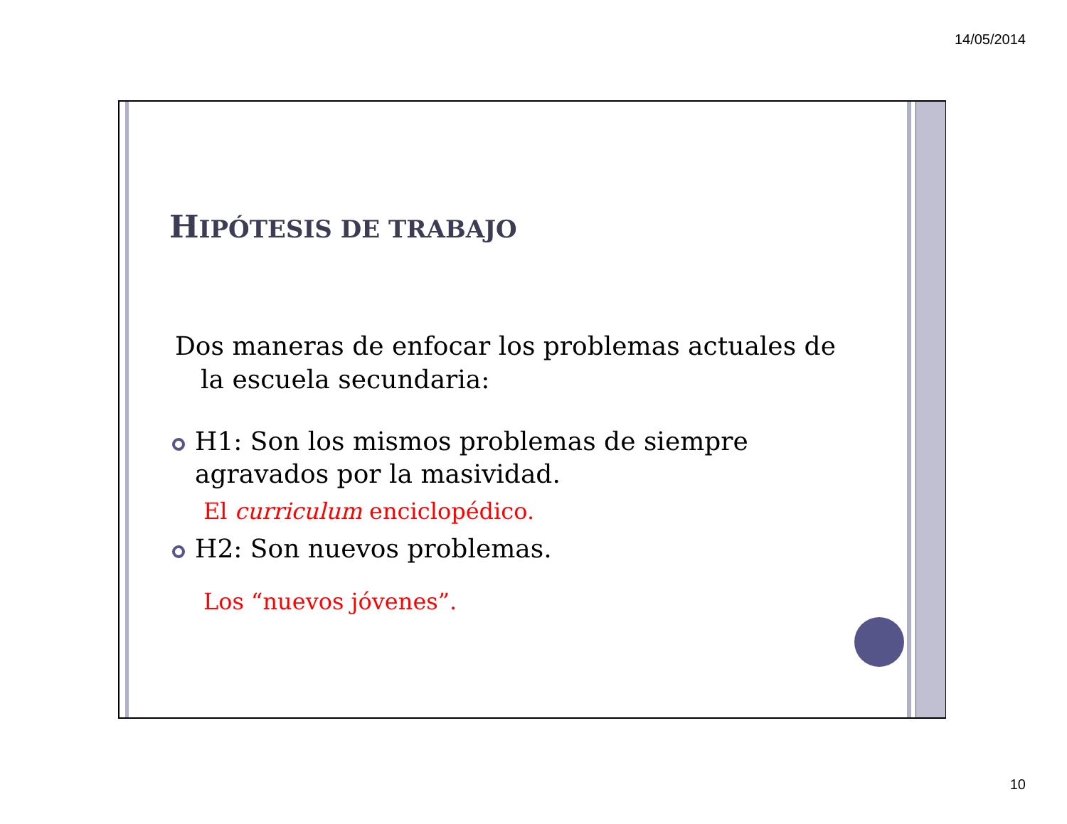14/05/2014
HIPÓTESIS DE TRABAJO
Dos maneras de enfocar los problemas actuales de
la escuela secundaria:
H1: Son los mismos problemas de siempre agravados por la masividad.
El curriculum enciclopédico.
H2: Son nuevos problemas.
Los “nuevos jóvenes”.
10